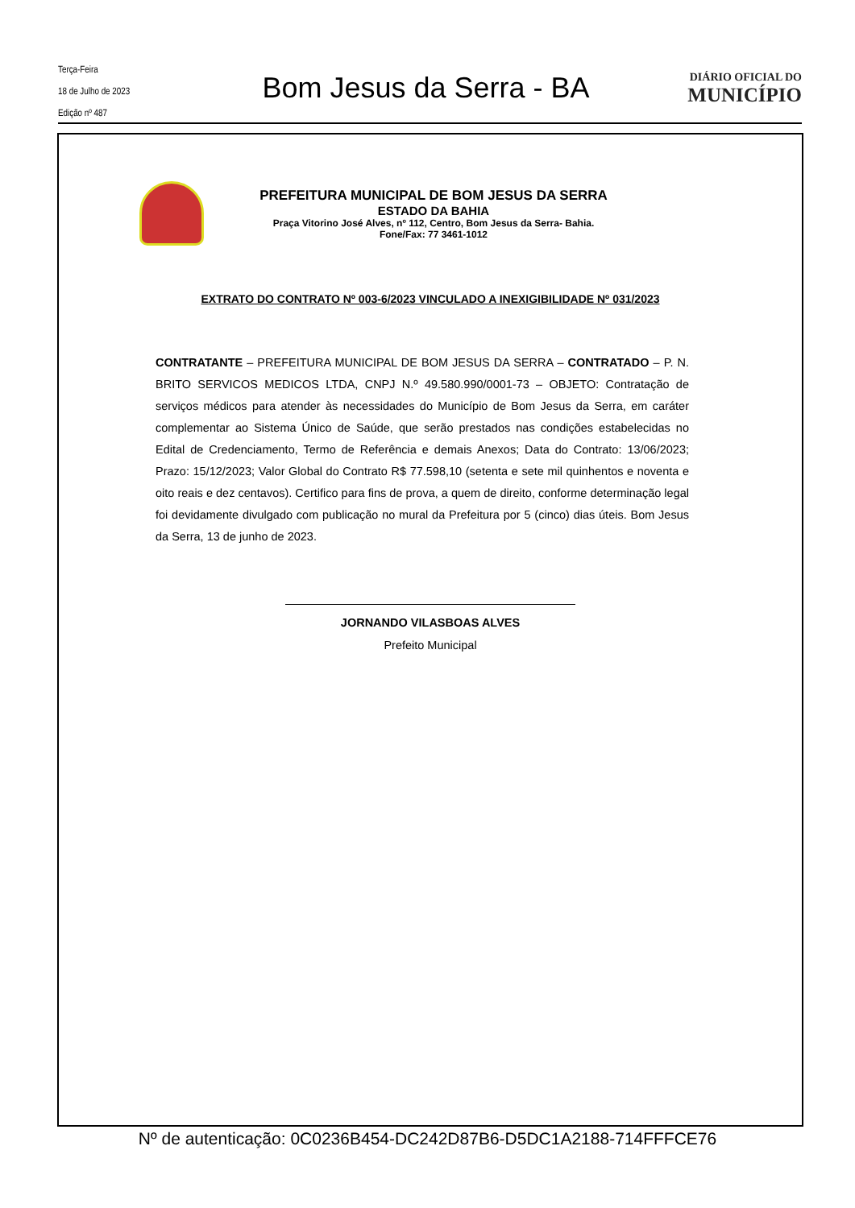Terça-Feira
18 de Julho de 2023
Edição nº 487
Bom Jesus da Serra - BA
DIÁRIO OFICIAL DO
MUNICÍPIO
PREFEITURA MUNICIPAL DE BOM JESUS DA SERRA
ESTADO DA BAHIA
Praça Vitorino José Alves, nº 112, Centro, Bom Jesus da Serra- Bahia.
Fone/Fax: 77 3461-1012
EXTRATO DO CONTRATO Nº 003-6/2023 VINCULADO A INEXIGIBILIDADE Nº 031/2023
CONTRATANTE – PREFEITURA MUNICIPAL DE BOM JESUS DA SERRA – CONTRATADO – P. N. BRITO SERVICOS MEDICOS LTDA, CNPJ N.º 49.580.990/0001-73 – OBJETO: Contratação de serviços médicos para atender às necessidades do Município de Bom Jesus da Serra, em caráter complementar ao Sistema Único de Saúde, que serão prestados nas condições estabelecidas no Edital de Credenciamento, Termo de Referência e demais Anexos; Data do Contrato: 13/06/2023; Prazo: 15/12/2023; Valor Global do Contrato R$ 77.598,10 (setenta e sete mil quinhentos e noventa e oito reais e dez centavos). Certifico para fins de prova, a quem de direito, conforme determinação legal foi devidamente divulgado com publicação no mural da Prefeitura por 5 (cinco) dias úteis. Bom Jesus da Serra, 13 de junho de 2023.
JORNANDO VILASBOAS ALVES
Prefeito Municipal
Nº de autenticação: 0C0236B454-DC242D87B6-D5DC1A2188-714FFFCE76